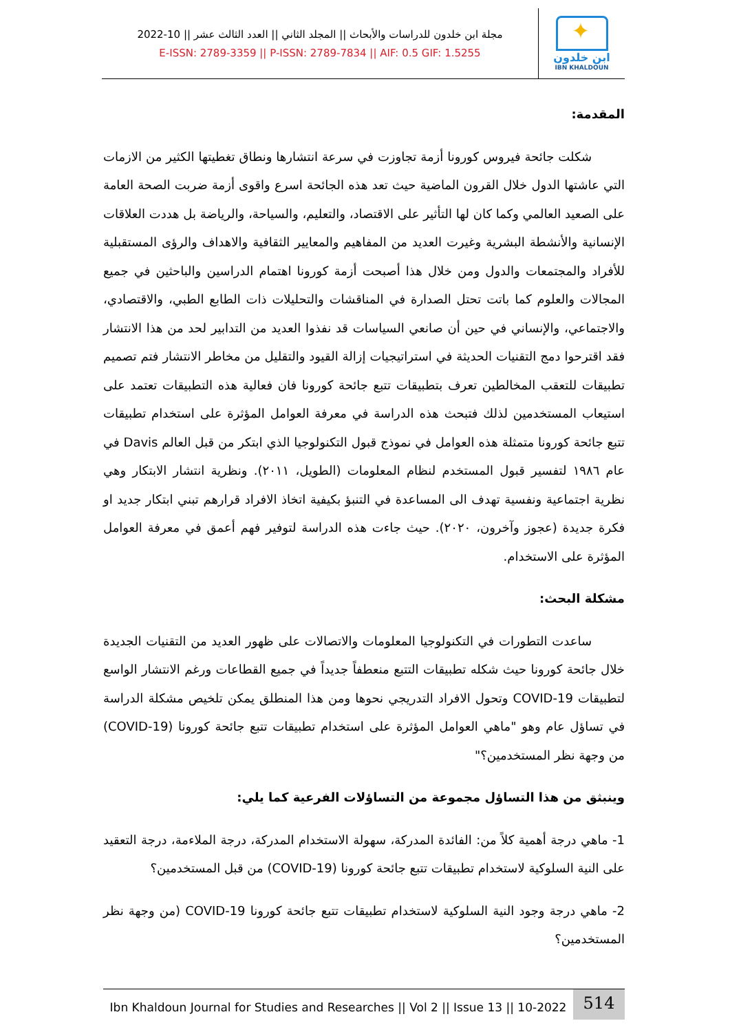✦
ابن خلدون
IBN KHALDOUN
مجلة ابن خلدون للدراسات والأبحاث || المجلد الثاني || العدد الثالث عشر || 10-2022
E-ISSN: 2789-3359 || P-ISSN: 2789-7834 || AIF: 0.5 GIF: 1.5255
المقدمة:
شكلت جائحة فيروس كورونا أزمة تجاوزت في سرعة انتشارها ونطاق تغطيتها الكثير من الازمات التي عاشتها الدول خلال القرون الماضية حيث تعد هذه الجائحة اسرع واقوى أزمة ضربت الصحة العامة على الصعيد العالمي وكما كان لها التأثير على الاقتصاد، والتعليم، والسياحة، والرياضة بل هددت العلاقات الإنسانية والأنشطة البشرية وغيرت العديد من المفاهيم والمعايير الثقافية والاهداف والرؤى المستقبلية للأفراد والمجتمعات والدول ومن خلال هذا أصبحت أزمة كورونا اهتمام الدراسين والباحثين في جميع المجالات والعلوم كما باتت تحتل الصدارة في المناقشات والتحليلات ذات الطابع الطبي، والاقتصادي، والاجتماعي، والإنساني في حين أن صانعي السياسات قد نفذوا العديد من التدابير لحد من هذا الانتشار فقد اقترحوا دمج التقنيات الحديثة في استراتيجيات إزالة القيود والتقليل من مخاطر الانتشار فتم تصميم تطبيقات للتعقب المخالطين تعرف بتطبيقات تتبع جائحة كورونا فان فعالية هذه التطبيقات تعتمد على استيعاب المستخدمين لذلك فتبحث هذه الدراسة في معرفة العوامل المؤثرة على استخدام تطبيقات تتبع جائحة كورونا متمثلة هذه العوامل في نموذج قبول التكنولوجيا الذي ابتكر من قبل العالم Davis في عام ١٩٨٦ لتفسير قبول المستخدم لنظام المعلومات (الطويل، ٢٠١١). ونظرية انتشار الابتكار وهي نظرية اجتماعية ونفسية تهدف الى المساعدة في التنبؤ بكيفية اتخاذ الافراد قرارهم تبني ابتكار جديد او فكرة جديدة (عجوز وآخرون، ٢٠٢٠). حيث جاءت هذه الدراسة لتوفير فهم أعمق في معرفة العوامل المؤثرة على الاستخدام.
مشكلة البحث:
ساعدت التطورات في التكنولوجيا المعلومات والاتصالات على ظهور العديد من التقنيات الجديدة خلال جائحة كورونا حيث شكله تطبيقات التتبع منعطفاً جديداً في جميع القطاعات ورغم الانتشار الواسع لتطبيقات COVID-19 وتحول الافراد التدريجي نحوها ومن هذا المنطلق يمكن تلخيص مشكلة الدراسة في تساؤل عام وهو "ماهي العوامل المؤثرة على استخدام تطبيقات تتبع جائحة كورونا (COVID-19) من وجهة نظر المستخدمين؟"
وينبثق من هذا التساؤل مجموعة من التساؤلات الفرعية كما يلي:
1- ماهي درجة أهمية كلاً من: الفائدة المدركة، سهولة الاستخدام المدركة، درجة الملاءمة، درجة التعقيد على النية السلوكية لاستخدام تطبيقات تتبع جائحة كورونا (COVID-19) من قبل المستخدمين؟
2- ماهي درجة وجود النية السلوكية لاستخدام تطبيقات تتبع جائحة كورونا COVID-19 (من وجهة نظر المستخدمين؟
Ibn Khaldoun Journal for Studies and Researches || Vol 2 || Issue 13 || 10-2022
514